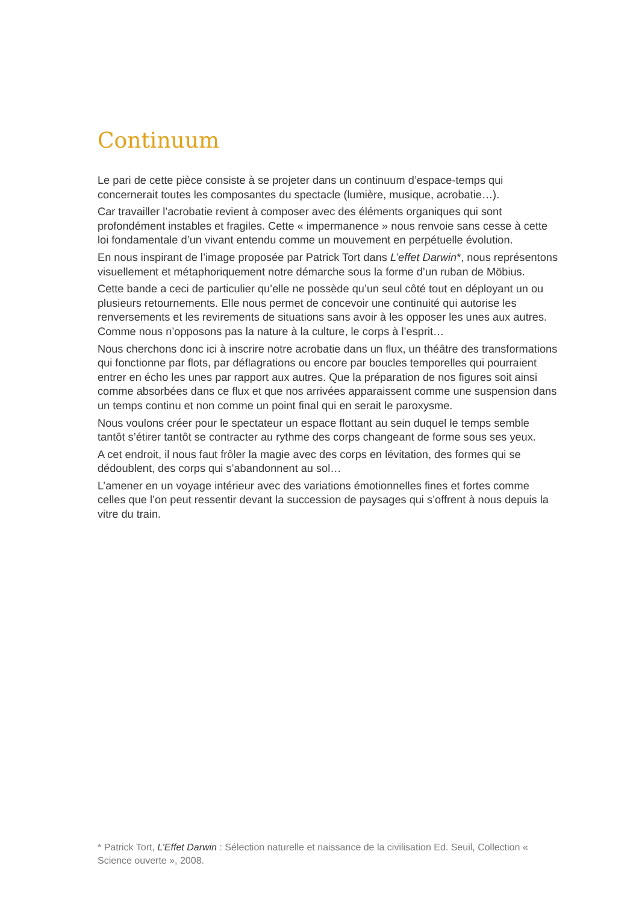Continuum
Le pari de cette pièce consiste à se projeter dans un continuum d’espace-temps qui concernerait toutes les composantes du spectacle (lumière, musique, acrobatie…).
Car travailler l’acrobatie revient à composer avec des éléments organiques qui sont profondément instables et fragiles. Cette « impermanence » nous renvoie sans cesse à cette loi fondamentale d’un vivant entendu comme un mouvement en perpétuelle évolution.
En nous inspirant de l’image proposée par Patrick Tort dans L’effet Darwin*, nous représentons visuellement et métaphoriquement notre démarche sous la forme d’un ruban de Möbius.
Cette bande a ceci de particulier qu’elle ne possède qu’un seul côté tout en déployant un ou plusieurs retournements. Elle nous permet de concevoir une continuité qui autorise les renversements et les revirements de situations sans avoir à les opposer les unes aux autres. Comme nous n’opposons pas la nature à la culture, le corps à l’esprit…
Nous cherchons donc ici à inscrire notre acrobatie dans un flux, un théâtre des transformations qui fonctionne par flots, par déflagrations ou encore par boucles temporelles qui pourraient entrer en écho les unes par rapport aux autres. Que la préparation de nos figures soit ainsi comme absorbées dans ce flux et que nos arrivées apparaissent comme une suspension dans un temps continu et non comme un point final qui en serait le paroxysme.
Nous voulons créer pour le spectateur un espace flottant au sein duquel le temps semble tantôt s’étirer tantôt se contracter au rythme des corps changeant de forme sous ses yeux.
A cet endroit, il nous faut frôler la magie avec des corps en lévitation, des formes qui se dédoublent, des corps qui s’abandonnent au sol…
L’amener en un voyage intérieur avec des variations émotionnelles fines et fortes comme celles que l’on peut ressentir devant la succession de paysages qui s’offrent à nous depuis la vitre du train.
* Patrick Tort, L’Effet Darwin : Sélection naturelle et naissance de la civilisation Ed. Seuil, Collection « Science ouverte », 2008.